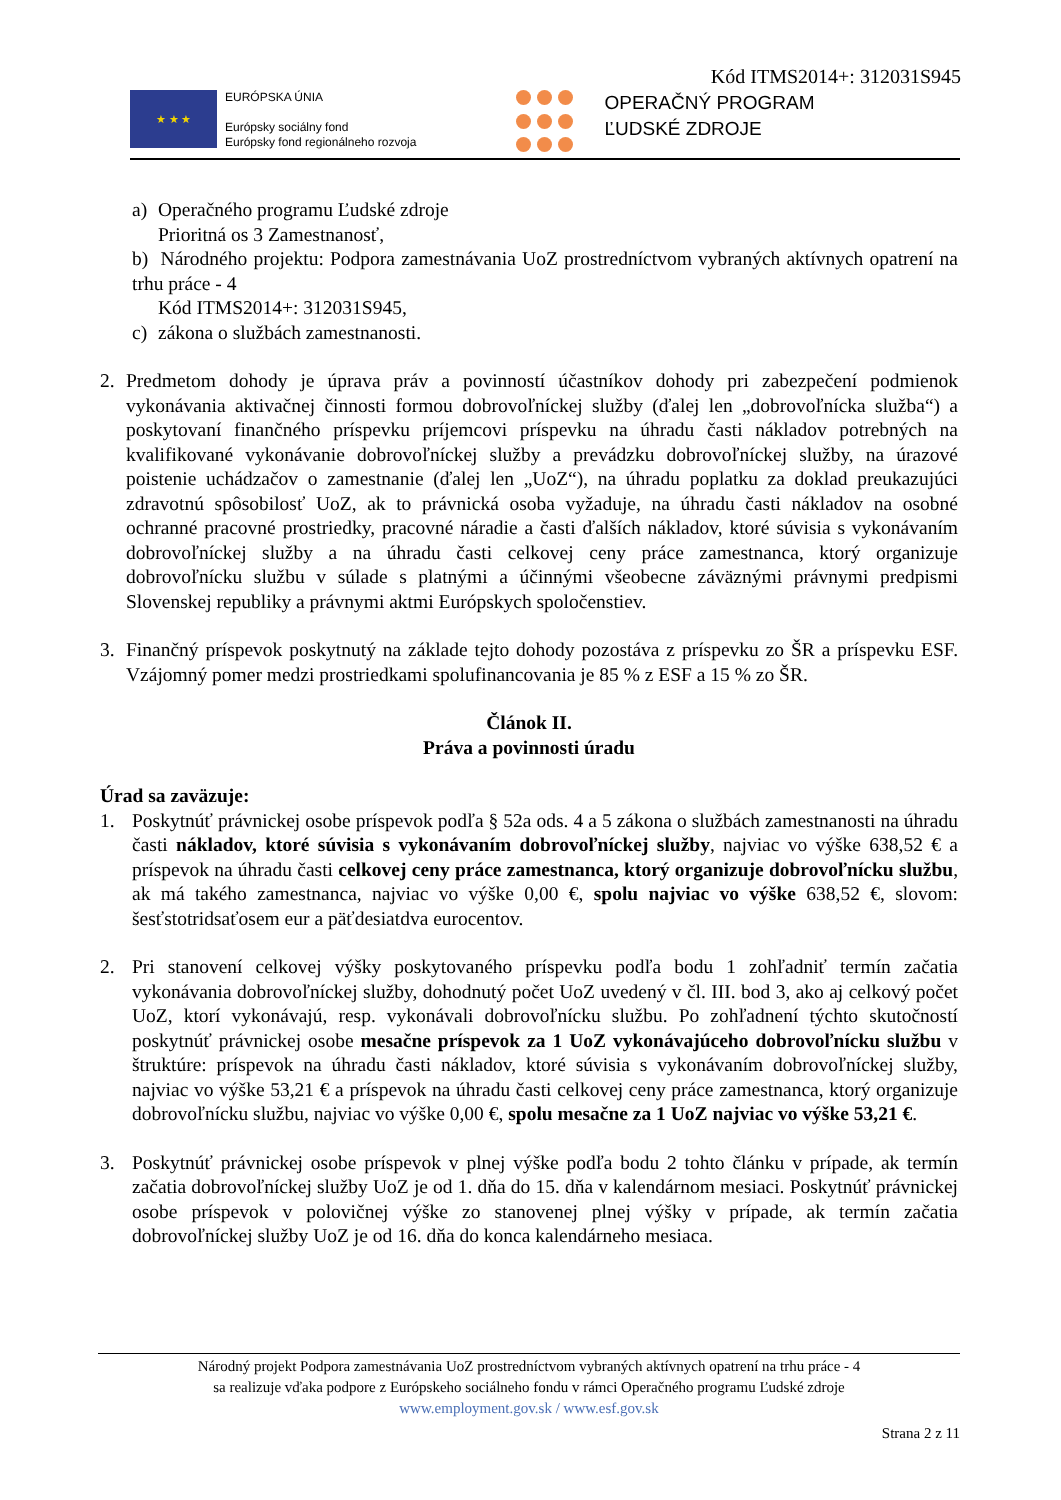Kód ITMS2014+: 312031S945
★ ★ ★
EURÓPSKA ÚNIA
Európsky sociálny fond
Európsky fond regionálneho rozvoja
OPERAČNÝ PROGRAM
ĽUDSKÉ ZDROJE
a) Operačného programu Ľudské zdroje
Prioritná os 3 Zamestnanosť,
b) Národného projektu: Podpora zamestnávania UoZ prostredníctvom vybraných aktívnych opatrení na trhu práce - 4
Kód ITMS2014+: 312031S945,
c) zákona o službách zamestnanosti.
2. Predmetom dohody je úprava práv a povinností účastníkov dohody pri zabezpečení podmienok vykonávania aktivačnej činnosti formou dobrovoľníckej služby (ďalej len „dobrovoľnícka služba“) a poskytovaní finančného príspevku príjemcovi príspevku na úhradu časti nákladov potrebných na kvalifikované vykonávanie dobrovoľníckej služby a prevádzku dobrovoľníckej služby, na úrazové poistenie uchádzačov o zamestnanie (ďalej len „UoZ“), na úhradu poplatku za doklad preukazujúci zdravotnú spôsobilosť UoZ, ak to právnická osoba vyžaduje, na úhradu časti nákladov na osobné ochranné pracovné prostriedky, pracovné náradie a časti ďalších nákladov, ktoré súvisia s vykonávaním dobrovoľníckej služby a na úhradu časti celkovej ceny práce zamestnanca, ktorý organizuje dobrovoľnícku službu v súlade s platnými a účinnými všeobecne záväznými právnymi predpismi Slovenskej republiky a právnymi aktmi Európskych spoločenstiev.
3. Finančný príspevok poskytnutý na základe tejto dohody pozostáva z príspevku zo ŠR a príspevku ESF. Vzájomný pomer medzi prostriedkami spolufinancovania je 85 % z ESF a 15 % zo ŠR.
Článok II.
Práva a povinnosti úradu
Úrad sa zaväzuje:
1. Poskytnúť právnickej osobe príspevok podľa § 52a ods. 4 a 5 zákona o službách zamestnanosti na úhradu časti nákladov, ktoré súvisia s vykonávaním dobrovoľníckej služby, najviac vo výške 638,52 € a príspevok na úhradu časti celkovej ceny práce zamestnanca, ktorý organizuje dobrovoľnícku službu, ak má takého zamestnanca, najviac vo výške 0,00 €, spolu najviac vo výške 638,52 €, slovom: šesťstotridsaťosem eur a päťdesiatdva eurocentov.
2. Pri stanovení celkovej výšky poskytovaného príspevku podľa bodu 1 zohľadniť termín začatia vykonávania dobrovoľníckej služby, dohodnutý počet UoZ uvedený v čl. III. bod 3, ako aj celkový počet UoZ, ktorí vykonávajú, resp. vykonávali dobrovoľnícku službu. Po zohľadnení týchto skutočností poskytnúť právnickej osobe mesačne príspevok za 1 UoZ vykonávajúceho dobrovoľnícku službu v štruktúre: príspevok na úhradu časti nákladov, ktoré súvisia s vykonávaním dobrovoľníckej služby, najviac vo výške 53,21 € a príspevok na úhradu časti celkovej ceny práce zamestnanca, ktorý organizuje dobrovoľnícku službu, najviac vo výške 0,00 €, spolu mesačne za 1 UoZ najviac vo výške 53,21 €.
3. Poskytnúť právnickej osobe príspevok v plnej výške podľa bodu 2 tohto článku v prípade, ak termín začatia dobrovoľníckej služby UoZ je od 1. dňa do 15. dňa v kalendárnom mesiaci. Poskytnúť právnickej osobe príspevok v polovičnej výške zo stanovenej plnej výšky v prípade, ak termín začatia dobrovoľníckej služby UoZ je od 16. dňa do konca kalendárneho mesiaca.
Národný projekt Podpora zamestnávania UoZ prostredníctvom vybraných aktívnych opatrení na trhu práce - 4
sa realizuje vďaka podpore z Európskeho sociálneho fondu v rámci Operačného programu Ľudské zdroje
www.employment.gov.sk / www.esf.gov.sk
Strana 2 z 11